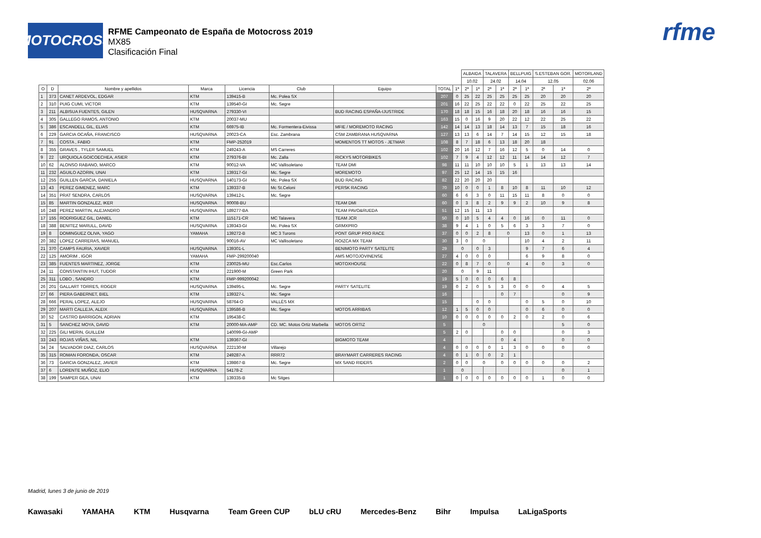MOTOCROSS
RFME Campeonato de España de Motocross 2019
MX85
Clasificación Final
rfme
| | | | | | | | | | ALBAIDA | | TALAVERA | | BELLPUIG | | S.ESTEBAN GOR. | | MOTORLAND |
| --- | --- | --- | --- | --- | --- | --- | --- | --- | --- | --- | --- | --- | --- | --- | --- | --- | --- |
| | | | | | | | | | 10.02 | | 24.02 | | 14.04 | | 12.05 | | 02.06 |
| O | D | Nombre y apellidos | Marca | Licencia | Club | Equipo | TOTAL | 1ª | 2ª | 1ª | 2ª | 1ª | 2ª | 1ª | 2ª | 1ª | 2ª |
| 1 | 373 | CANET ARDEVOL, EDGAR | KTM | 139415-B | Mc. Polea SX | | 207 | 0 | 25 | 22 | 25 | 25 | 25 | 25 | 20 | 20 | 20 |
| 2 | 310 | PUIG CUMI, VICTOR | KTM | 139540-GI | Mc. Segre | | 201 | 16 | 22 | 25 | 22 | 22 | 0 | 22 | 25 | 22 | 25 |
| 3 | 211 | ALBISUA FUENTES, GILEN | HUSQVARNA | 279330-VI | | BUD RACING ESPAÑA-IJUSTRIDE | 170 | 18 | 18 | 15 | 16 | 18 | 20 | 18 | 16 | 16 | 15 |
| 4 | 305 | GALLEGO RAMOS, ANTONIO | KTM | 20037-MU | | | 163 | 15 | 0 | 16 | 9 | 20 | 22 | 12 | 22 | 25 | 22 |
| 5 | 386 | ESCANDELL GIL, ELIAS | KTM | 66975-IB | Mc. Formentera-Eivissa | MFIE / MOREMOTO RACING | 142 | 14 | 14 | 13 | 18 | 14 | 13 | 7 | 15 | 18 | 16 |
| 6 | 229 | GARCIA OCAÑA, FRANCISCO | HUSQVARNA | 20023-CA | Esc. Zambrana | CSM ZAMBRANA HUSQVARNA | 127 | 13 | 13 | 6 | 14 | 7 | 14 | 15 | 12 | 15 | 18 |
| 7 | 91 | COSTA , FABIO | KTM | FMP-252019 | | MOMENTOS TT MOTOS - JETMAR | 108 | 8 | 7 | 18 | 6 | 13 | 18 | 20 | 18 | | |
| 8 | 355 | GRAVES , TYLER SAMUEL | KTM | 249243-A | MS Carreres | | 102 | 20 | 16 | 12 | 7 | 16 | 12 | 5 | 0 | 14 | 0 |
| 9 | 22 | URQUIOLA GOICOECHEA, ASIER | KTM | 279376-BI | Mc. Zalla | RICKYS MOTORBIKES | 102 | 7 | 9 | 4 | 12 | 12 | 11 | 14 | 14 | 12 | 7 |
| 10 | 62 | ALONSO RABANO, MARCO | KTM | 90012-VA | MC Vallisoletano | TEAM DMI | 98 | 11 | 11 | 10 | 10 | 10 | 5 | 1 | 13 | 13 | 14 |
| 11 | 232 | AGUILO AZORIN, UNAI | KTM | 139317-GI | Mc. Segre | MOREMOTO | 97 | 25 | 12 | 14 | 15 | 15 | 16 | | | | |
| 12 | 255 | GUILLEN GARCIA, DANIELA | HUSQVARNA | 140173-GI | Mc. Polea SX | BUD RACING | 82 | 22 | 20 | 20 | 20 | | | | | | |
| 13 | 43 | PEREZ GIMENEZ, MARC | KTM | 139337-B | Mc St.Celoni | PERSK RACING | 70 | 10 | 0 | 0 | 1 | 8 | 10 | 8 | 11 | 10 | 12 |
| 14 | 351 | PRAT SENDRA, CARLOS | HUSQVARNA | 139412-L | Mc. Segre | | 60 | 6 | 6 | 3 | 0 | 11 | 15 | 11 | 8 | 0 | 0 |
| 15 | 85 | MARTIN GONZALEZ, IKER | HUSQVARNA | 90008-BU | | TEAM DMI | 60 | 0 | 3 | 8 | 2 | 9 | 9 | 2 | 10 | 9 | 8 |
| 16 | 248 | PEREZ MARTIN, ALEJANDRO | HUSQVARNA | 189277-BA | | TEAM PAVO&RUEDA | 51 | 12 | 15 | 11 | 13 | | | | | | |
| 17 | 155 | RODRIGUEZ GIL, DANIEL | KTM | 115171-CR | MC Talavera | TEAM JCR | 50 | 0 | 10 | 5 | 4 | 4 | 0 | 16 | 0 | 11 | 0 |
| 18 | 388 | BENITEZ MARULL, DAVID | HUSQVARNA | 139343-GI | Mc. Polea SX | GRMXPRO | 38 | 9 | 4 | 1 | 0 | 5 | 6 | 3 | 3 | 7 | 0 |
| 19 | 8 | DOMINGUEZ OLIVA, YAGO | YAMAHA | 139272-B | MC 3 Turons | PONT GRUP PRO RACE | 37 | 0 | 0 | 2 | 8 | 0 | | 13 | 0 | 1 | 13 |
| 20 | 382 | LOPEZ CARRERAS, MANUEL | | 90016-AV | MC Vallisoletano | ROIZCA MX TEAM | 30 | 3 | 0 | 0 | | | | 10 | 4 | 2 | 11 |
| 21 | 370 | CAMPS FAURIA, XAVIER | HUSQVARNA | 139301-L | | BENIMOTO PARTY SATELITE | 29 | 0 | | 0 | 3 | | | 9 | 7 | 6 | 4 |
| 22 | 125 | AMORIM , IGOR | YAMAHA | FMP-299200040 | | AMS MOTOJOVINENSE | 27 | 4 | 0 | 0 | 0 | | | 6 | 9 | 8 | 0 |
| 23 | 385 | FUENTES MARTINEZ, JORGE | KTM | 230025-MU | Esc.Carlos | MOTOXHOUSE | 22 | 0 | 8 | 7 | 0 | 0 | | 4 | 0 | 3 | 0 |
| 24 | 11 | CONSTANTIN IHUT, TUDOR | KTM | 221900-M | Green Park | | 20 | 0 | | 9 | 11 | | | | | | |
| 25 | 311 | LOBO , SANDRO | KTM | FMP-999200042 | | | 19 | 5 | 0 | 0 | 0 | 6 | 8 | | | | |
| 26 | 201 | GALLART TORRES, ROGER | HUSQVARNA | 139495-L | Mc. Segre | PARTY SATELITE | 19 | 0 | 2 | 0 | 5 | 3 | 0 | 0 | 0 | 4 | 5 |
| 27 | 66 | PIERA GABERNET, BIEL | KTM | 139327-L | Mc. Segre | | 16 | | | | | 0 | 7 | | | 0 | 9 |
| 28 | 666 | PERAL LOPEZ, ALEJO | HUSQVARNA | 58764-O | VALLÈS MX | | 15 | | | 0 | 0 | | | 0 | 5 | 0 | 10 |
| 29 | 207 | MARTI CALLEJA, ALEIX | HUSQVARNA | 139586-B | Mc. Segre | MOTOS ARRIBAS | 12 | 1 | 5 | 0 | 0 | | | 0 | 6 | 0 | 0 |
| 30 | 52 | CASTRO BARRIGON, ADRIAN | KTM | 195438-C | | | 10 | 0 | 0 | 0 | 0 | 0 | 2 | 0 | 2 | 0 | 6 |
| 31 | 5 | SANCHEZ MOYA, DAVID | KTM | 20000-MA-AMP | CD. MC. Motos Ortiz Marbella | MOTOS ORTIZ | 5 | | | 0 | | | | | | 5 | 0 |
| 32 | 225 | GILI MERIN, GUILLEM | | 140099-GI-AMP | | | 5 | 2 | 0 | | | 0 | 0 | | | 0 | 3 |
| 33 | 243 | ROJAS VIÑAS, NIL | KTM | 139367-GI | | BIGMOTO TEAM | 4 | | | | | 0 | 4 | | | 0 | 0 |
| 34 | 24 | SALVADOR DIAZ, CARLOS | HUSQVARNA | 222130-M | Villarejo | | 4 | 0 | 0 | 0 | 0 | 1 | 3 | 0 | 0 | 0 | 0 |
| 35 | 315 | ROMAN FORONDA, OSCAR | KTM | 249287-A | RRR72 | BRAYMART CARRERES RACING | 4 | 0 | 1 | 0 | 0 | 2 | 1 | | | | |
| 36 | 73 | GARCIA GONZALEZ, JAVIER | KTM | 139867-B | Mc. Segre | MX SAND RIDERS | 2 | 0 | 0 | 0 | | 0 | 0 | 0 | 0 | 0 | 2 |
| 37 | 6 | LORENTE MUÑOZ, ELIO | HUSQVARNA | 54178-Z | | | 1 | 0 | | | | | | | | 0 | 1 |
| 38 | 199 | SAMPER GEA, UNAI | KTM | 139335-B | Mc Sitges | | 1 | 0 | 0 | 0 | 0 | 0 | 0 | 0 | 1 | 0 | 0 |
Madrid, lunes 3 de junio de 2019
Kawasaki YAMAHA KTM Husqvarna Team Green CUP bLU cRU Mercedes-Benz Bihr Impulsa LaLigaSports